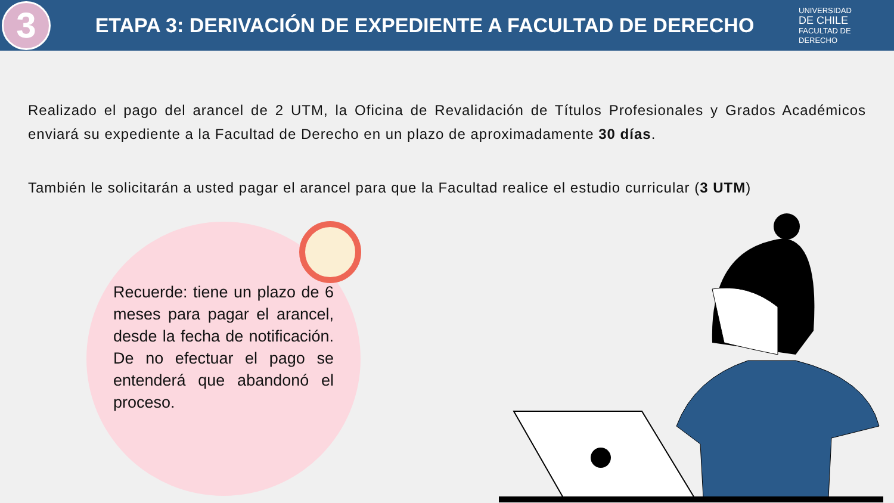3
ETAPA 3: DERIVACIÓN DE EXPEDIENTE A FACULTAD DE DERECHO
UNIVERSIDAD
DE CHILE
FACULTAD DE DERECHO
Realizado el pago del arancel de 2 UTM, la Oficina de Revalidación de Títulos Profesionales y Grados Académicos enviará su expediente a la Facultad de Derecho en un plazo de aproximadamente 30 días.
También le solicitarán a usted pagar el arancel para que la Facultad realice el estudio curricular (3 UTM)
Recuerde: tiene un plazo de 6 meses para pagar el arancel, desde la fecha de notificación. De no efectuar el pago se entenderá que abandonó el proceso.